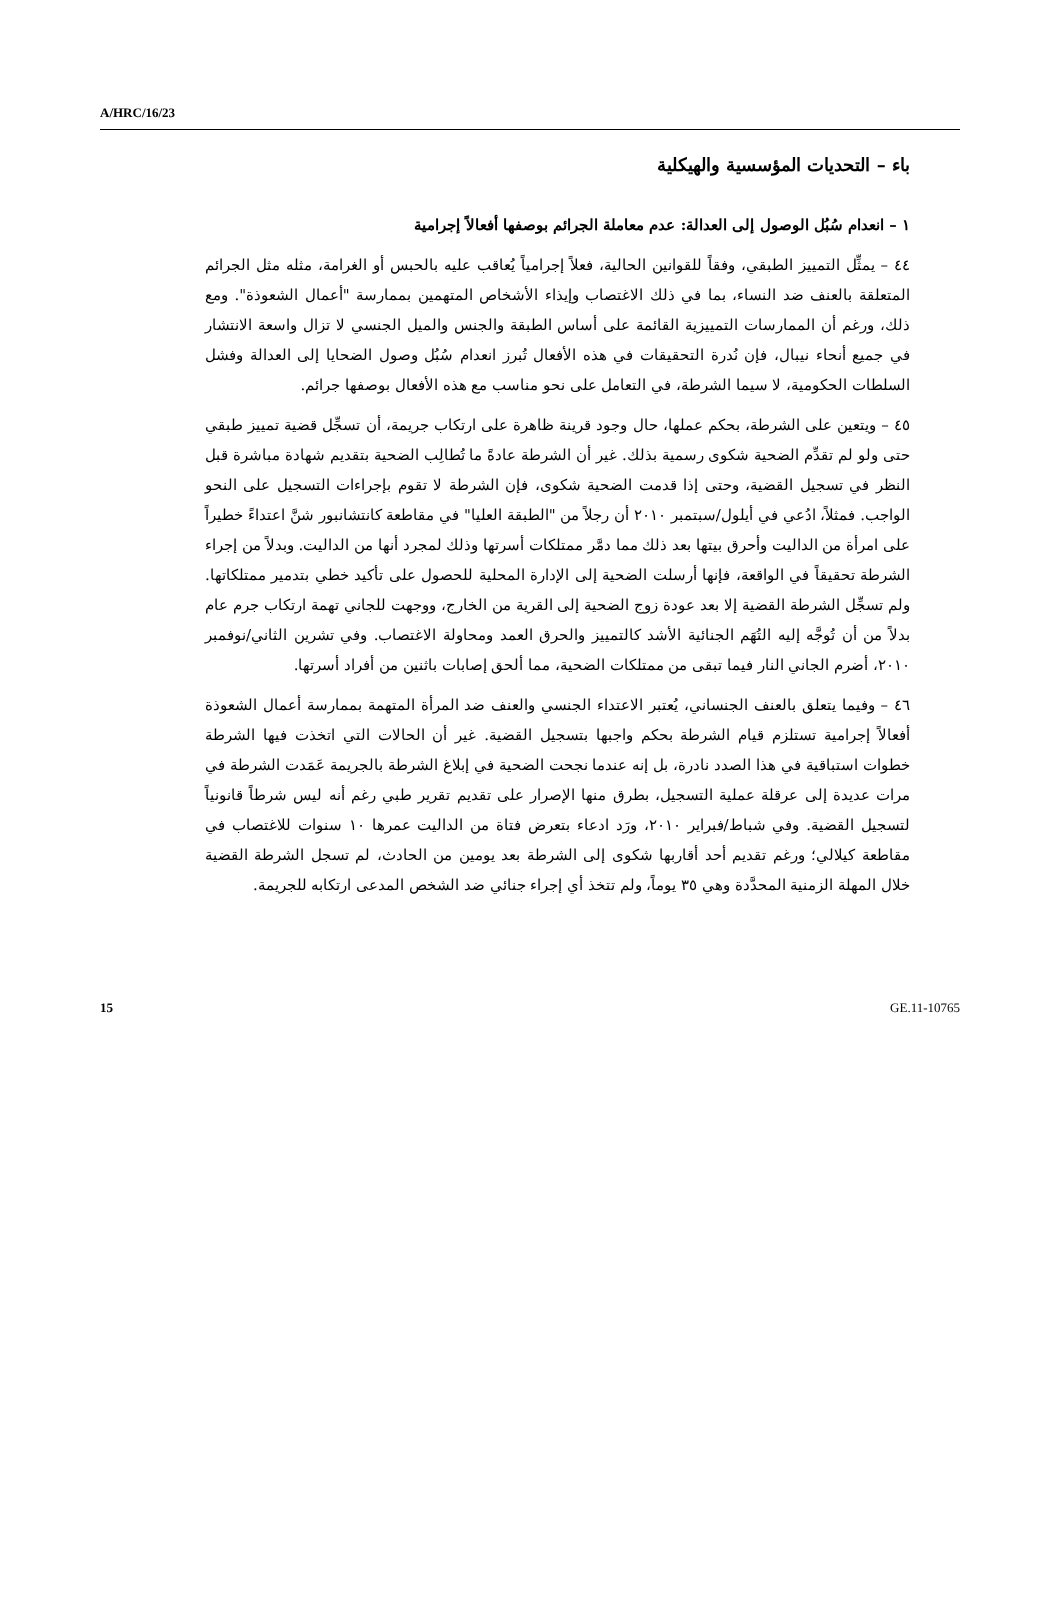A/HRC/16/23
باء – التحديات المؤسسية والهيكلية
١ – انعدام سُبُل الوصول إلى العدالة: عدم معاملة الجرائم بوصفها أفعالاً إجرامية
٤٤ – يمثِّل التمييز الطبقي، وفقاً للقوانين الحالية، فعلاً إجرامياً يُعاقب عليه بالحبس أو الغرامة، مثله مثل الجرائم المتعلقة بالعنف ضد النساء، بما في ذلك الاغتصاب وإيذاء الأشخاص المتهمين بممارسة "أعمال الشعوذة". ومع ذلك، ورغم أن الممارسات التمييزية القائمة على أساس الطبقة والجنس والميل الجنسي لا تزال واسعة الانتشار في جميع أنحاء نيبال، فإن نُدرة التحقيقات في هذه الأفعال تُبرز انعدام سُبُل وصول الضحايا إلى العدالة وفشل السلطات الحكومية، لا سيما الشرطة، في التعامل على نحو مناسب مع هذه الأفعال بوصفها جرائم.
٤٥ – ويتعين على الشرطة، بحكم عملها، حال وجود قرينة ظاهرة على ارتكاب جريمة، أن تسجِّل قضية تمييز طبقي حتى ولو لم تقدِّم الضحية شكوى رسمية بذلك. غير أن الشرطة عادةً ما تُطالِب الضحية بتقديم شهادة مباشرة قبل النظر في تسجيل القضية، وحتى إذا قدمت الضحية شكوى، فإن الشرطة لا تقوم بإجراءات التسجيل على النحو الواجب. فمثلاً، ادُعي في أيلول/سبتمبر ٢٠١٠ أن رجلاً من "الطبقة العليا" في مقاطعة كانتشانبور شنَّ اعتداءً خطيراً على امرأة من الداليت وأحرق بيتها بعد ذلك مما دمَّر ممتلكات أسرتها وذلك لمجرد أنها من الداليت. وبدلاً من إجراء الشرطة تحقيقاً في الواقعة، فإنها أرسلت الضحية إلى الإدارة المحلية للحصول على تأكيد خطي بتدمير ممتلكاتها. ولم تسجِّل الشرطة القضية إلا بعد عودة زوج الضحية إلى القرية من الخارج، ووجهت للجاني تهمة ارتكاب جرم عام بدلاً من أن تُوجَّه إليه التُهَم الجنائية الأشد كالتمييز والحرق العمد ومحاولة الاغتصاب. وفي تشرين الثاني/نوفمبر ٢٠١٠، أضرم الجاني النار فيما تبقى من ممتلكات الضحية، مما ألحق إصابات باثنين من أفراد أسرتها.
٤٦ – وفيما يتعلق بالعنف الجنساني، يُعتبر الاعتداء الجنسي والعنف ضد المرأة المتهمة بممارسة أعمال الشعوذة أفعالاً إجرامية تستلزم قيام الشرطة بحكم واجبها بتسجيل القضية. غير أن الحالات التي اتخذت فيها الشرطة خطوات استباقية في هذا الصدد نادرة، بل إنه عندما نجحت الضحية في إبلاغ الشرطة بالجريمة عَمَدت الشرطة في مرات عديدة إلى عرقلة عملية التسجيل، بطرق منها الإصرار على تقديم تقرير طبي رغم أنه ليس شرطاً قانونياً لتسجيل القضية. وفي شباط/فبراير ٢٠١٠، ورَد ادعاء بتعرض فتاة من الداليت عمرها ١٠ سنوات للاغتصاب في مقاطعة كيلالي؛ ورغم تقديم أحد أقاربها شكوى إلى الشرطة بعد يومين من الحادث، لم تسجل الشرطة القضية خلال المهلة الزمنية المحدَّدة وهي ٣٥ يوماً، ولم تتخذ أي إجراء جنائي ضد الشخص المدعى ارتكابه للجريمة.
15 GE.11-10765